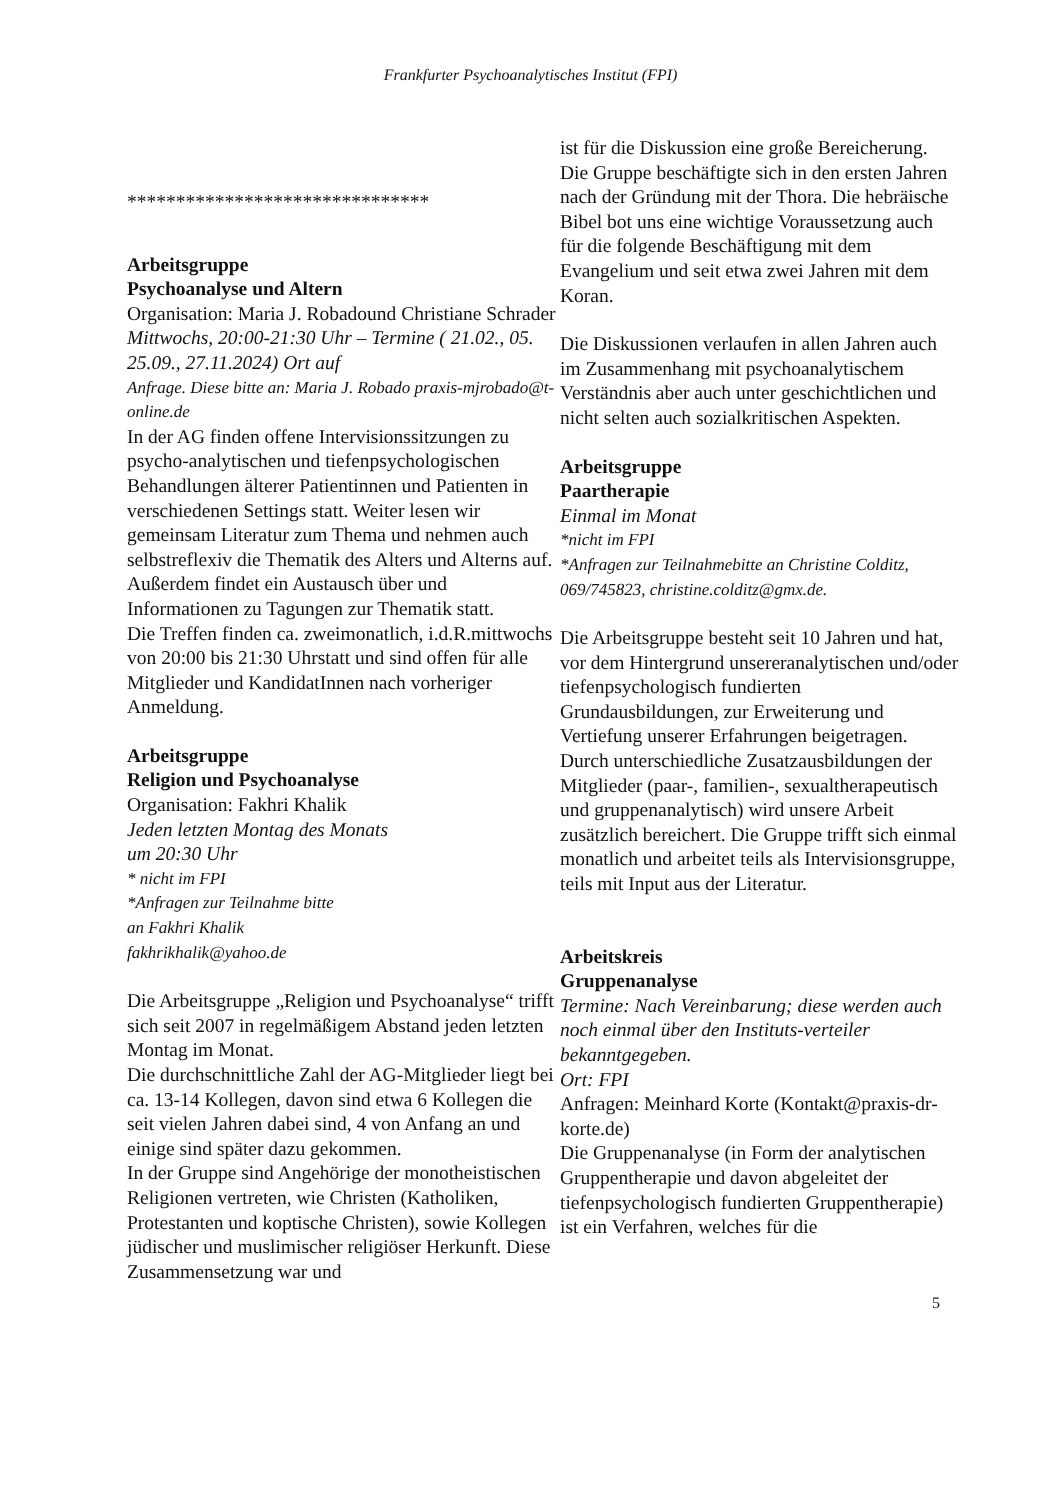Frankfurter Psychoanalytisches Institut (FPI)
*******************************
Arbeitsgruppe
Psychoanalyse und Altern
Organisation: Maria J. Robadound Christiane Schrader
Mittwochs, 20:00-21:30 Uhr – Termine ( 21.02., 05. 25.09., 27.11.2024) Ort auf
Anfrage. Diese bitte an: Maria J. Robado praxis-mjrobado@t-online.de
In der AG finden offene Intervisionssitzungen zu psycho-analytischen und tiefenpsychologischen Behandlungen älterer Patientinnen und Patienten in verschiedenen Settings statt. Weiter lesen wir gemeinsam Literatur zum Thema und nehmen auch selbstreflexiv die Thematik des Alters und Alterns auf. Außerdem findet ein Austausch über und Informationen zu Tagungen zur Thematik statt.
Die Treffen finden ca. zweimonatlich, i.d.R.mittwochs von 20:00 bis 21:30 Uhrstatt und sind offen für alle Mitglieder und KandidatInnen nach vorheriger Anmeldung.
Arbeitsgruppe
Religion und Psychoanalyse
Organisation: Fakhri Khalik
Jeden letzten Montag des Monats
um 20:30 Uhr
* nicht im FPI
*Anfragen zur Teilnahme bitte
an Fakhri Khalik
fakhrikhalik@yahoo.de
Die Arbeitsgruppe „Religion und Psychoanalyse“ trifft sich seit 2007 in regelmäßigem Abstand jeden letzten Montag im Monat.
Die durchschnittliche Zahl der AG-Mitglieder liegt bei ca. 13-14 Kollegen, davon sind etwa 6 Kollegen die seit vielen Jahren dabei sind, 4 von Anfang an und einige sind später dazu gekommen.
In der Gruppe sind Angehörige der monotheistischen Religionen vertreten, wie Christen (Katholiken, Protestanten und koptische Christen), sowie Kollegen jüdischer und muslimischer religiöser Herkunft. Diese Zusammensetzung war und
ist für die Diskussion eine große Bereicherung.
Die Gruppe beschäftigte sich in den ersten Jahren nach der Gründung mit der Thora. Die hebräische Bibel bot uns eine wichtige Voraussetzung auch für die folgende Beschäftigung mit dem Evangelium und seit etwa zwei Jahren mit dem Koran.
Die Diskussionen verlaufen in allen Jahren auch im Zusammenhang mit psychoanalytischem Verständnis aber auch unter geschichtlichen und nicht selten auch sozialkritischen Aspekten.
Arbeitsgruppe
Paartherapie
Einmal im Monat
*nicht im FPI
*Anfragen zur Teilnahmebitte an Christine Colditz, 069/745823, christine.colditz@gmx.de.
Die Arbeitsgruppe besteht seit 10 Jahren und hat, vor dem Hintergrund unsereranalytischen und/oder tiefenpsychologisch fundierten Grundausbildungen, zur Erweiterung und Vertiefung unserer Erfahrungen beigetragen. Durch unterschiedliche Zusatzausbildungen der Mitglieder (paar-, familien-, sexualtherapeutisch und gruppenanalytisch) wird unsere Arbeit zusätzlich bereichert. Die Gruppe trifft sich einmal monatlich und arbeitet teils als Intervisionsgruppe, teils mit Input aus der Literatur.
Arbeitskreis
Gruppenanalyse
Termine: Nach Vereinbarung; diese werden auch noch einmal über den Instituts-verteiler bekanntgegeben.
Ort: FPI
Anfragen: Meinhard Korte (Kontakt@praxis-dr-korte.de)
Die Gruppenanalyse (in Form der analytischen Gruppentherapie und davon abgeleitet der tiefenpsychologisch fundierten Gruppentherapie) ist ein Verfahren, welches für die
5